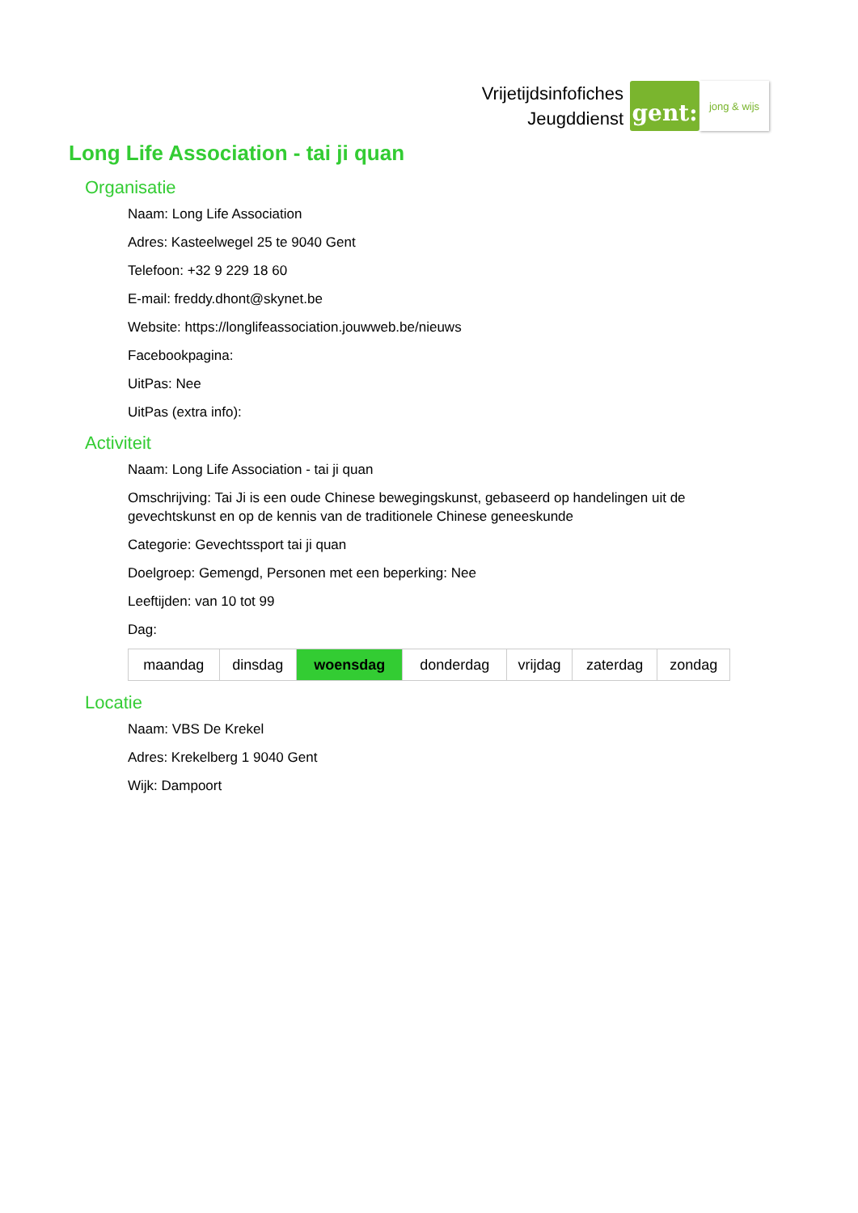Vrijetijdsinfofiches
Jeugddienst
gent:
jong & wijs
Long Life Association - tai ji quan
Organisatie
Naam: Long Life Association
Adres: Kasteelwegel 25 te 9040 Gent
Telefoon: +32 9 229 18 60
E-mail: freddy.dhont@skynet.be
Website: https://longlifeassociation.jouwweb.be/nieuws
Facebookpagina:
UitPas: Nee
UitPas (extra info):
Activiteit
Naam: Long Life Association - tai ji quan
Omschrijving: Tai Ji is een oude Chinese bewegingskunst, gebaseerd op handelingen uit de gevechtskunst en op de kennis van de traditionele Chinese geneeskunde
Categorie: Gevechtssport tai ji quan
Doelgroep: Gemengd, Personen met een beperking: Nee
Leeftijden: van 10 tot 99
Dag:
| maandag | dinsdag | woensdag | donderdag | vrijdag | zaterdag | zondag |
Locatie
Naam: VBS De Krekel
Adres: Krekelberg 1 9040 Gent
Wijk: Dampoort